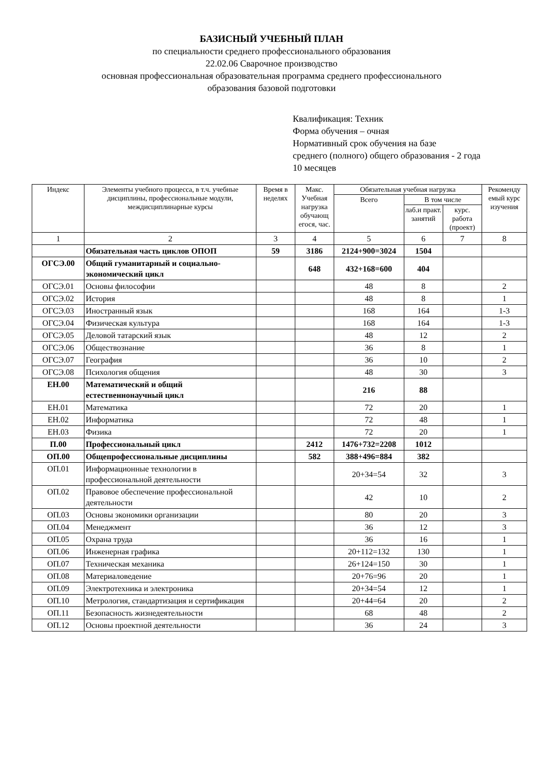БАЗИСНЫЙ УЧЕБНЫЙ ПЛАН
по специальности среднего профессионального образования
22.02.06 Сварочное производство
основная профессиональная образовательная программа среднего профессионального
образования базовой подготовки
Квалификация: Техник
Форма обучения – очная
Нормативный срок обучения на базе
среднего (полного) общего образования - 2 года
10 месяцев
| Индекс | Элементы учебного процесса, в т.ч. учебные дисциплины, профессиональные модули, междисциплинарные курсы | Время в неделях | Макс. Учебная нагрузка обучающ егося, час. | Обязательная учебная нагрузка | | | Рекоменду емый курс изучения |
| --- | --- | --- | --- | --- | --- | --- | --- |
| | | | | Всего | В том числе | | |
| | | | | | лаб.и практ. занятий | курс. работа (проект) | |
| 1 | 2 | 3 | 4 | 5 | 6 | 7 | 8 |
| | Обязательная часть циклов ОПОП | 59 | 3186 | 2124+900=3024 | 1504 | | |
| ОГСЭ.00 | Общий гуманитарный и социально-экономический цикл | | 648 | 432+168=600 | 404 | | |
| ОГСЭ.01 | Основы философии | | | 48 | 8 | | 2 |
| ОГСЭ.02 | История | | | 48 | 8 | | 1 |
| ОГСЭ.03 | Иностранный язык | | | 168 | 164 | | 1-3 |
| ОГСЭ.04 | Физическая культура | | | 168 | 164 | | 1-3 |
| ОГСЭ.05 | Деловой татарский язык | | | 48 | 12 | | 2 |
| ОГСЭ.06 | Обществознание | | | 36 | 8 | | 1 |
| ОГСЭ.07 | География | | | 36 | 10 | | 2 |
| ОГСЭ.08 | Психология общения | | | 48 | 30 | | 3 |
| ЕН.00 | Математический и общий естественнонаучный цикл | | | 216 | 88 | | |
| ЕН.01 | Математика | | | 72 | 20 | | 1 |
| ЕН.02 | Информатика | | | 72 | 48 | | 1 |
| ЕН.03 | Физика | | | 72 | 20 | | 1 |
| П.00 | Профессиональный цикл | | 2412 | 1476+732=2208 | 1012 | | |
| ОП.00 | Общепрофессиональные дисциплины | | 582 | 388+496=884 | 382 | | |
| ОП.01 | Информационные технологии в профессиональной деятельности | | | 20+34=54 | 32 | | 3 |
| ОП.02 | Правовое обеспечение профессиональной деятельности | | | 42 | 10 | | 2 |
| ОП.03 | Основы экономики организации | | | 80 | 20 | | 3 |
| ОП.04 | Менеджмент | | | 36 | 12 | | 3 |
| ОП.05 | Охрана труда | | | 36 | 16 | | 1 |
| ОП.06 | Инженерная графика | | | 20+112=132 | 130 | | 1 |
| ОП.07 | Техническая механика | | | 26+124=150 | 30 | | 1 |
| ОП.08 | Материаловедение | | | 20+76=96 | 20 | | 1 |
| ОП.09 | Электротехника и электроника | | | 20+34=54 | 12 | | 1 |
| ОП.10 | Метрология, стандартизация и сертификация | | | 20+44=64 | 20 | | 2 |
| ОП.11 | Безопасность жизнедеятельности | | | 68 | 48 | | 2 |
| ОП.12 | Основы проектной деятельности | | | 36 | 24 | | 3 |